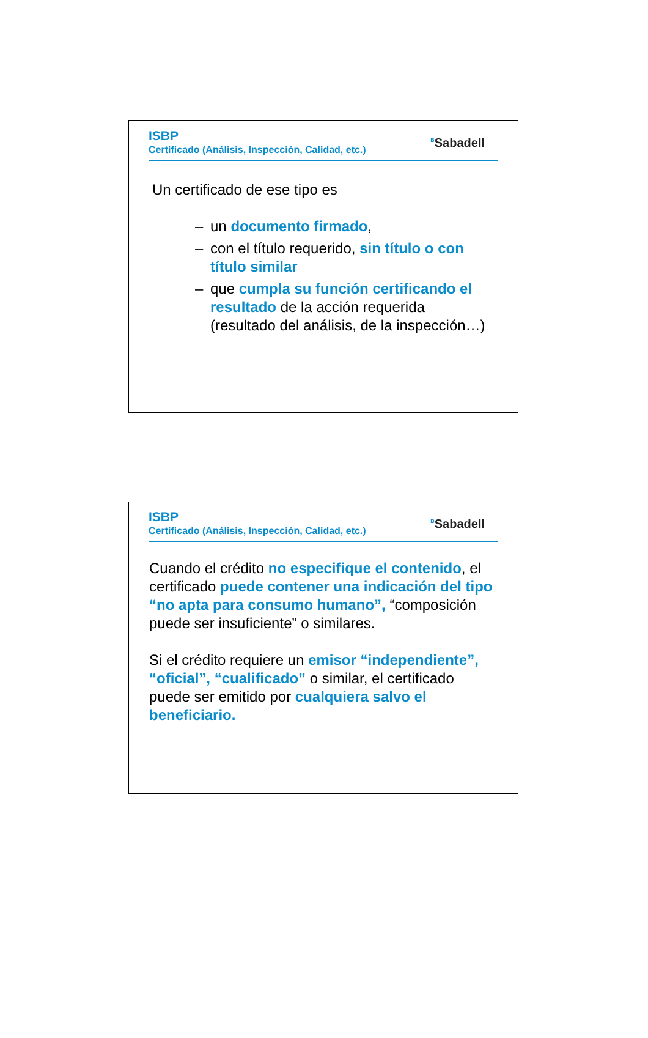ISBP
Certificado (Análisis, Inspección, Calidad, etc.)
<sup>B</sup>Sabadell
Un certificado de ese tipo es
– un documento firmado,
– con el título requerido, sin título o con título similar
– que cumpla su función certificando el resultado de la acción requerida (resultado del análisis, de la inspección…)
ISBP
Certificado (Análisis, Inspección, Calidad, etc.)
<sup>B</sup>Sabadell
Cuando el crédito no especifique el contenido, el certificado puede contener una indicación del tipo “no apta para consumo humano”, “composición puede ser insuficiente” o similares.
Si el crédito requiere un emisor “independiente”, “oficial”, “cualificado” o similar, el certificado puede ser emitido por cualquiera salvo el beneficiario.